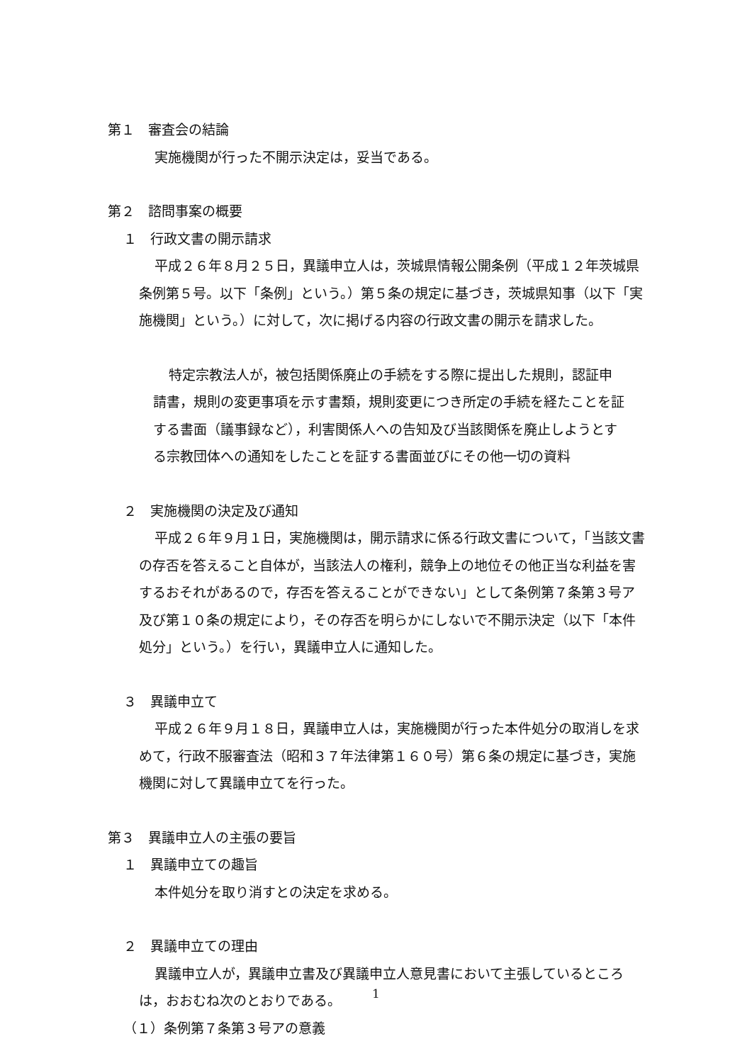第１　審査会の結論
実施機関が行った不開示決定は，妥当である。
第２　諮問事案の概要
１　行政文書の開示請求
平成２６年８月２５日，異議申立人は，茨城県情報公開条例（平成１２年茨城県条例第５号。以下「条例」という。）第５条の規定に基づき，茨城県知事（以下「実施機関」という。）に対して，次に掲げる内容の行政文書の開示を請求した。
特定宗教法人が，被包括関係廃止の手続をする際に提出した規則，認証申請書，規則の変更事項を示す書類，規則変更につき所定の手続を経たことを証する書面（議事録など），利害関係人への告知及び当該関係を廃止しようとする宗教団体への通知をしたことを証する書面並びにその他一切の資料
２　実施機関の決定及び通知
平成２６年９月１日，実施機関は，開示請求に係る行政文書について，「当該文書の存否を答えること自体が，当該法人の権利，競争上の地位その他正当な利益を害するおそれがあるので，存否を答えることができない」として条例第７条第３号ア及び第１０条の規定により，その存否を明らかにしないで不開示決定（以下「本件処分」という。）を行い，異議申立人に通知した。
３　異議申立て
平成２６年９月１８日，異議申立人は，実施機関が行った本件処分の取消しを求めて，行政不服審査法（昭和３７年法律第１６０号）第６条の規定に基づき，実施機関に対して異議申立てを行った。
第３　異議申立人の主張の要旨
１　異議申立ての趣旨
本件処分を取り消すとの決定を求める。
２　異議申立ての理由
異議申立人が，異議申立書及び異議申立人意見書において主張しているところは，おおむね次のとおりである。
（１）条例第７条第３号アの意義
1